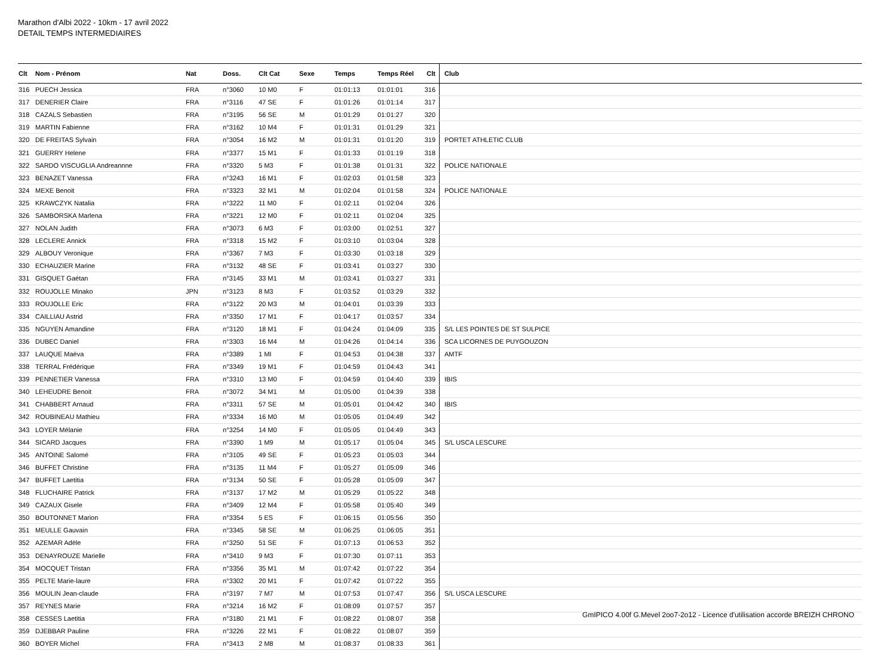Marathon d'Albi 2022 - 10km - 17 avril 2022
DETAIL TEMPS INTERMEDIAIRES
| Clt | Nom - Prénom | Nat | Doss. | Clt Cat | Sexe | Temps | Temps Réel | Clt | Club |
| --- | --- | --- | --- | --- | --- | --- | --- | --- | --- |
| 316 | PUECH Jessica | FRA | n°3060 | 10 M0 | F | 01:01:13 | 01:01:01 | 316 | |
| 317 | DENERIER Claire | FRA | n°3116 | 47 SE | F | 01:01:26 | 01:01:14 | 317 | |
| 318 | CAZALS Sebastien | FRA | n°3195 | 56 SE | M | 01:01:29 | 01:01:27 | 320 | |
| 319 | MARTIN Fabienne | FRA | n°3162 | 10 M4 | F | 01:01:31 | 01:01:29 | 321 | |
| 320 | DE FREITAS Sylvain | FRA | n°3054 | 16 M2 | M | 01:01:31 | 01:01:20 | 319 | PORTET ATHLETIC CLUB |
| 321 | GUERRY Helene | FRA | n°3377 | 15 M1 | F | 01:01:33 | 01:01:19 | 318 | |
| 322 | SARDO VISCUGLIA Andreannne | FRA | n°3320 | 5 M3 | F | 01:01:38 | 01:01:31 | 322 | POLICE NATIONALE |
| 323 | BENAZET Vanessa | FRA | n°3243 | 16 M1 | F | 01:02:03 | 01:01:58 | 323 | |
| 324 | MEXE Benoit | FRA | n°3323 | 32 M1 | M | 01:02:04 | 01:01:58 | 324 | POLICE NATIONALE |
| 325 | KRAWCZYK Natalia | FRA | n°3222 | 11 M0 | F | 01:02:11 | 01:02:04 | 326 | |
| 326 | SAMBORSKA Marlena | FRA | n°3221 | 12 M0 | F | 01:02:11 | 01:02:04 | 325 | |
| 327 | NOLAN Judith | FRA | n°3073 | 6 M3 | F | 01:03:00 | 01:02:51 | 327 | |
| 328 | LECLERE Annick | FRA | n°3318 | 15 M2 | F | 01:03:10 | 01:03:04 | 328 | |
| 329 | ALBOUY Veronique | FRA | n°3367 | 7 M3 | F | 01:03:30 | 01:03:18 | 329 | |
| 330 | ECHAUZIER Marine | FRA | n°3132 | 48 SE | F | 01:03:41 | 01:03:27 | 330 | |
| 331 | GISQUET Gaétan | FRA | n°3145 | 33 M1 | M | 01:03:41 | 01:03:27 | 331 | |
| 332 | ROUJOLLE Minako | JPN | n°3123 | 8 M3 | F | 01:03:52 | 01:03:29 | 332 | |
| 333 | ROUJOLLE Eric | FRA | n°3122 | 20 M3 | M | 01:04:01 | 01:03:39 | 333 | |
| 334 | CAILLIAU Astrid | FRA | n°3350 | 17 M1 | F | 01:04:17 | 01:03:57 | 334 | |
| 335 | NGUYEN Amandine | FRA | n°3120 | 18 M1 | F | 01:04:24 | 01:04:09 | 335 | S/L LES POINTES DE ST SULPICE |
| 336 | DUBEC Daniel | FRA | n°3303 | 16 M4 | M | 01:04:26 | 01:04:14 | 336 | SCA LICORNES DE PUYGOUZON |
| 337 | LAUQUE Maéva | FRA | n°3389 | 1 MI | F | 01:04:53 | 01:04:38 | 337 | AMTF |
| 338 | TERRAL Frédérique | FRA | n°3349 | 19 M1 | F | 01:04:59 | 01:04:43 | 341 | |
| 339 | PENNETIER Vanessa | FRA | n°3310 | 13 M0 | F | 01:04:59 | 01:04:40 | 339 | IBIS |
| 340 | LEHEUDRE Benoit | FRA | n°3072 | 34 M1 | M | 01:05:00 | 01:04:39 | 338 | |
| 341 | CHABBERT Arnaud | FRA | n°3311 | 57 SE | M | 01:05:01 | 01:04:42 | 340 | IBIS |
| 342 | ROUBINEAU Mathieu | FRA | n°3334 | 16 M0 | M | 01:05:05 | 01:04:49 | 342 | |
| 343 | LOYER Mélanie | FRA | n°3254 | 14 M0 | F | 01:05:05 | 01:04:49 | 343 | |
| 344 | SICARD Jacques | FRA | n°3390 | 1 M9 | M | 01:05:17 | 01:05:04 | 345 | S/L USCA LESCURE |
| 345 | ANTOINE Salomé | FRA | n°3105 | 49 SE | F | 01:05:23 | 01:05:03 | 344 | |
| 346 | BUFFET Christine | FRA | n°3135 | 11 M4 | F | 01:05:27 | 01:05:09 | 346 | |
| 347 | BUFFET Laetitia | FRA | n°3134 | 50 SE | F | 01:05:28 | 01:05:09 | 347 | |
| 348 | FLUCHAIRE Patrick | FRA | n°3137 | 17 M2 | M | 01:05:29 | 01:05:22 | 348 | |
| 349 | CAZAUX Gisele | FRA | n°3409 | 12 M4 | F | 01:05:58 | 01:05:40 | 349 | |
| 350 | BOUTONNET Marion | FRA | n°3354 | 5 ES | F | 01:06:15 | 01:05:56 | 350 | |
| 351 | MEULLE Gauvain | FRA | n°3345 | 58 SE | M | 01:06:25 | 01:06:05 | 351 | |
| 352 | AZEMAR Adèle | FRA | n°3250 | 51 SE | F | 01:07:13 | 01:06:53 | 352 | |
| 353 | DENAYROUZE Marielle | FRA | n°3410 | 9 M3 | F | 01:07:30 | 01:07:11 | 353 | |
| 354 | MOCQUET Tristan | FRA | n°3356 | 35 M1 | M | 01:07:42 | 01:07:22 | 354 | |
| 355 | PELTE Marie-laure | FRA | n°3302 | 20 M1 | F | 01:07:42 | 01:07:22 | 355 | |
| 356 | MOULIN Jean-claude | FRA | n°3197 | 7 M7 | M | 01:07:53 | 01:07:47 | 356 | S/L USCA LESCURE |
| 357 | REYNES Marie | FRA | n°3214 | 16 M2 | F | 01:08:09 | 01:07:57 | 357 | |
| 358 | CESSES Laetitia | FRA | n°3180 | 21 M1 | F | 01:08:22 | 01:08:07 | 358 | |
| 359 | DJEBBAR Pauline | FRA | n°3226 | 22 M1 | F | 01:08:22 | 01:08:07 | 359 | |
| 360 | BOYER Michel | FRA | n°3413 | 2 M8 | M | 01:08:37 | 01:08:33 | 361 | |
GmIPICO 4.00f G.Mevel 2oo7-2o12 - Licence d'utilisation accorde BREIZH CHRONO